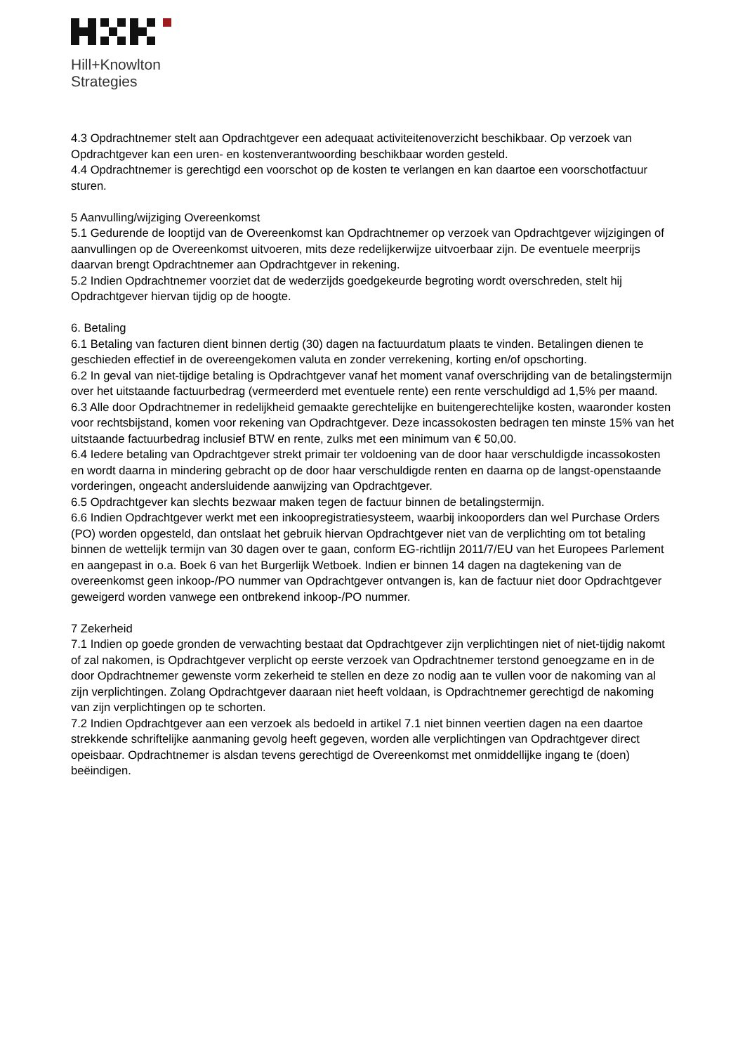Hill+Knowlton
Strategies
4.3 Opdrachtnemer stelt aan Opdrachtgever een adequaat activiteitenoverzicht beschikbaar. Op verzoek van Opdrachtgever kan een uren- en kostenverantwoording beschikbaar worden gesteld.
4.4 Opdrachtnemer is gerechtigd een voorschot op de kosten te verlangen en kan daartoe een voorschotfactuur sturen.
5 Aanvulling/wijziging Overeenkomst
5.1 Gedurende de looptijd van de Overeenkomst kan Opdrachtnemer op verzoek van Opdrachtgever wijzigingen of aanvullingen op de Overeenkomst uitvoeren, mits deze redelijkerwijze uitvoerbaar zijn. De eventuele meerprijs daarvan brengt Opdrachtnemer aan Opdrachtgever in rekening.
5.2 Indien Opdrachtnemer voorziet dat de wederzijds goedgekeurde begroting wordt overschreden, stelt hij Opdrachtgever hiervan tijdig op de hoogte.
6. Betaling
6.1 Betaling van facturen dient binnen dertig (30) dagen na factuurdatum plaats te vinden. Betalingen dienen te geschieden effectief in de overeengekomen valuta en zonder verrekening, korting en/of opschorting.
6.2 In geval van niet-tijdige betaling is Opdrachtgever vanaf het moment vanaf overschrijding van de betalingstermijn over het uitstaande factuurbedrag (vermeerderd met eventuele rente) een rente verschuldigd ad 1,5% per maand.
6.3 Alle door Opdrachtnemer in redelijkheid gemaakte gerechtelijke en buitengerechtelijke kosten, waaronder kosten voor rechtsbijstand, komen voor rekening van Opdrachtgever. Deze incassokosten bedragen ten minste 15% van het uitstaande factuurbedrag inclusief BTW en rente, zulks met een minimum van € 50,00.
6.4 Iedere betaling van Opdrachtgever strekt primair ter voldoening van de door haar verschuldigde incassokosten en wordt daarna in mindering gebracht op de door haar verschuldigde renten en daarna op de langst-openstaande vorderingen, ongeacht andersluidende aanwijzing van Opdrachtgever.
6.5 Opdrachtgever kan slechts bezwaar maken tegen de factuur binnen de betalingstermijn.
6.6 Indien Opdrachtgever werkt met een inkoopregistratiesysteem, waarbij inkooporders dan wel Purchase Orders (PO) worden opgesteld, dan ontslaat het gebruik hiervan Opdrachtgever niet van de verplichting om tot betaling binnen de wettelijk termijn van 30 dagen over te gaan, conform EG-richtlijn 2011/7/EU van het Europees Parlement en aangepast in o.a. Boek 6 van het Burgerlijk Wetboek. Indien er binnen 14 dagen na dagtekening van de overeenkomst geen inkoop-/PO nummer van Opdrachtgever ontvangen is, kan de factuur niet door Opdrachtgever geweigerd worden vanwege een ontbrekend inkoop-/PO nummer.
7 Zekerheid
7.1 Indien op goede gronden de verwachting bestaat dat Opdrachtgever zijn verplichtingen niet of niet-tijdig nakomt of zal nakomen, is Opdrachtgever verplicht op eerste verzoek van Opdrachtnemer terstond genoegzame en in de door Opdrachtnemer gewenste vorm zekerheid te stellen en deze zo nodig aan te vullen voor de nakoming van al zijn verplichtingen. Zolang Opdrachtgever daaraan niet heeft voldaan, is Opdrachtnemer gerechtigd de nakoming van zijn verplichtingen op te schorten.
7.2 Indien Opdrachtgever aan een verzoek als bedoeld in artikel 7.1 niet binnen veertien dagen na een daartoe strekkende schriftelijke aanmaning gevolg heeft gegeven, worden alle verplichtingen van Opdrachtgever direct opeisbaar. Opdrachtnemer is alsdan tevens gerechtigd de Overeenkomst met onmiddellijke ingang te (doen) beëindigen.